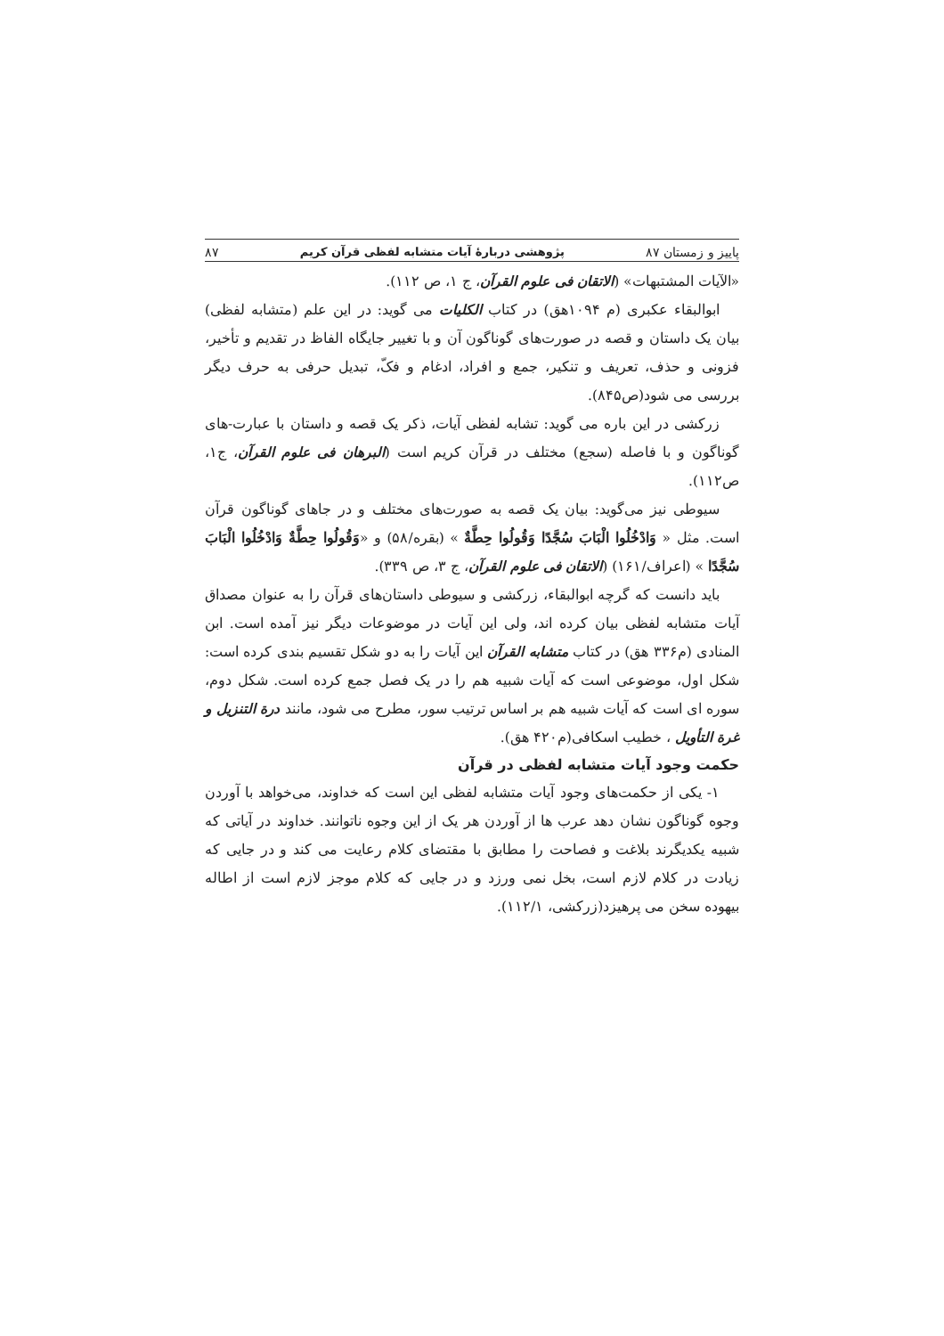پاییز و زمستان ۸۷ پژوهشی دربارهٔ آیات متشابه لفظی قرآن کریم ۸۷
«الآیات المشتبهات» (الاتقان فی علوم القرآن، ج ۱، ص ۱۱۲).
ابوالبقاء عکبری (م ۱۰۹۴هق) در کتاب الکلیات می گوید: در این علم (متشابه لفظی) بیان یک داستان و قصه در صورت‌های گوناگون آن و با تغییر جایگاه الفاظ در تقدیم و تأخیر، فزونی و حذف، تعریف و تنکیر، جمع و افراد، ادغام و فکّ، تبدیل حرفی به حرف دیگر بررسی می شود(ص۸۴۵).
زرکشی در این باره می گوید: تشابه لفظی آیات، ذکر یک قصه و داستان با عبارت-های گوناگون و با فاصله (سجع) مختلف در قرآن کریم است (البرهان فی علوم القرآن، ج۱، ص۱۱۲).
سیوطی نیز می‌گوید: بیان یک قصه به صورت‌های مختلف و در جاهای گوناگون قرآن است. مثل « وَادْخُلُوا الْبَابَ سُجَّدًا وَقُولُوا حِطَّةٌ » (بقره/۵۸) و «وَقُولُوا حِطَّةٌ وَادْخُلُوا الْبَابَ سُجَّدًا » (اعراف/۱۶۱) (الاتقان فی علوم القرآن، ج ۳، ص ۳۳۹).
باید دانست که گرچه ابوالبقاء، زرکشی و سیوطی داستان‌های قرآن را به عنوان مصداق آیات متشابه لفظی بیان کرده اند، ولی این آیات در موضوعات دیگر نیز آمده است. ابن المنادی (م۳۳۶ هق) در کتاب متشابه القرآن این آیات را به دو شکل تقسیم بندی کرده است: شکل اول، موضوعی است که آیات شبیه هم را در یک فصل جمع کرده است. شکل دوم، سوره ای است که آیات شبیه هم بر اساس ترتیب سور، مطرح می شود، مانند درة التنزیل و غرة التأویل ، خطیب اسکافی(م۴۲۰ هق).
حکمت وجود آیات متشابه لفظی در قرآن
۱- یکی از حکمت‌های وجود آیات متشابه لفظی این است که خداوند، می‌خواهد با آوردن وجوه گوناگون نشان دهد عرب ها از آوردن هر یک از این وجوه ناتوانند. خداوند در آیاتی که شبیه یکدیگرند بلاغت و فصاحت را مطابق با مقتضای کلام رعایت می کند و در جایی که زیادت در کلام لازم است، بخل نمی ورزد و در جایی که کلام موجز لازم است از اطاله بیهوده سخن می پرهیزد(زرکشی، ۱۱۲/۱).